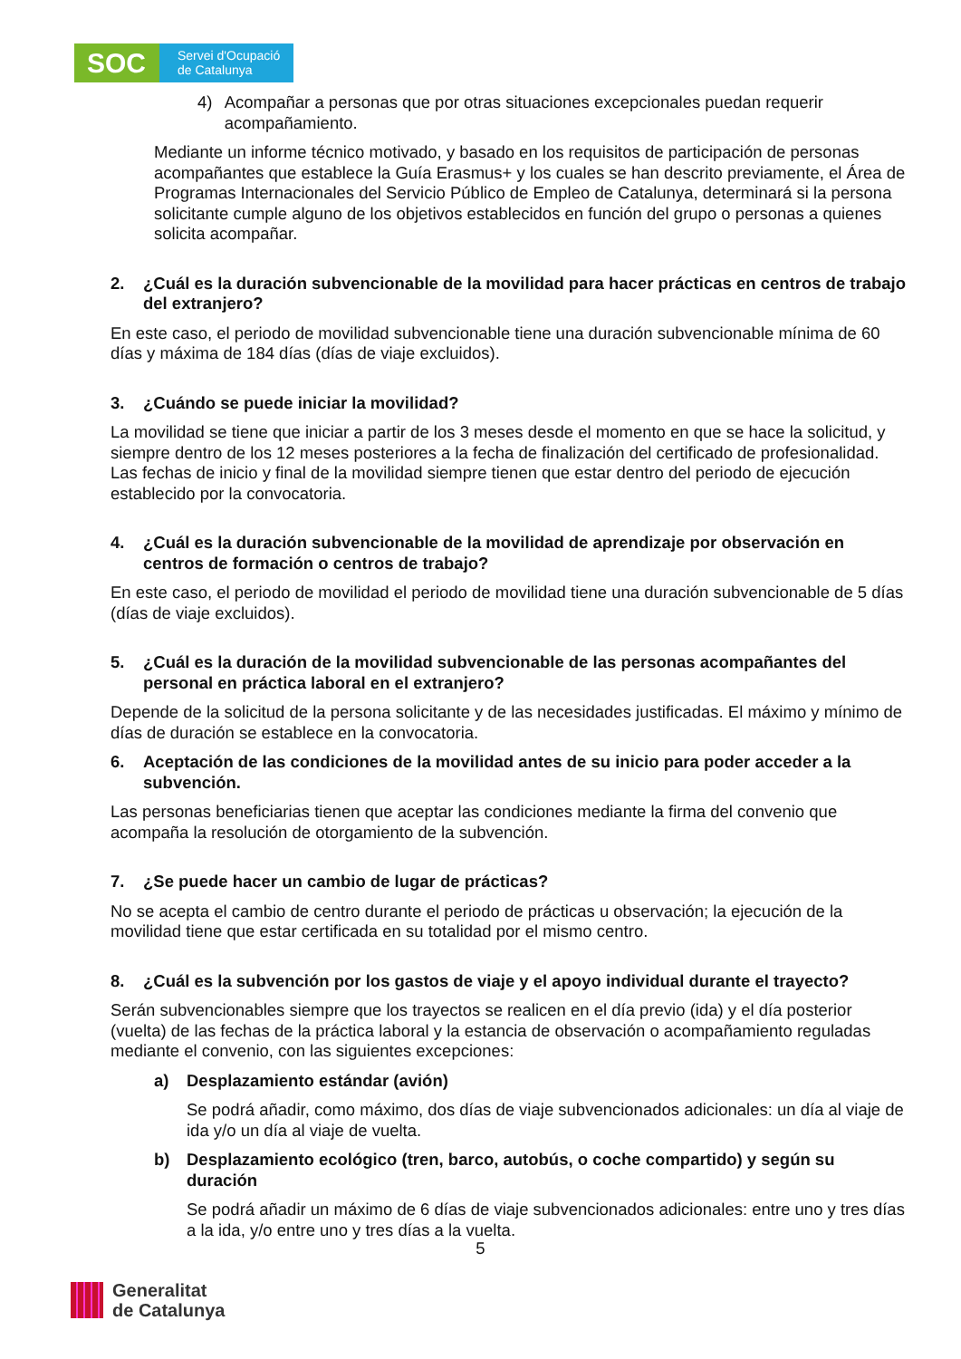SOC
Servei d'Ocupació
de Catalunya
4) Acompañar a personas que por otras situaciones excepcionales puedan requerir acompañamiento.
Mediante un informe técnico motivado, y basado en los requisitos de participación de personas acompañantes que establece la Guía Erasmus+ y los cuales se han descrito previamente, el Área de Programas Internacionales del Servicio Público de Empleo de Catalunya, determinará si la persona solicitante cumple alguno de los objetivos establecidos en función del grupo o personas a quienes solicita acompañar.
2. ¿Cuál es la duración subvencionable de la movilidad para hacer prácticas en centros de trabajo del extranjero?
En este caso, el periodo de movilidad subvencionable tiene una duración subvencionable mínima de 60 días y máxima de 184 días (días de viaje excluidos).
3. ¿Cuándo se puede iniciar la movilidad?
La movilidad se tiene que iniciar a partir de los 3 meses desde el momento en que se hace la solicitud, y siempre dentro de los 12 meses posteriores a la fecha de finalización del certificado de profesionalidad. Las fechas de inicio y final de la movilidad siempre tienen que estar dentro del periodo de ejecución establecido por la convocatoria.
4. ¿Cuál es la duración subvencionable de la movilidad de aprendizaje por observación en centros de formación o centros de trabajo?
En este caso, el periodo de movilidad el periodo de movilidad tiene una duración subvencionable de 5 días (días de viaje excluidos).
5. ¿Cuál es la duración de la movilidad subvencionable de las personas acompañantes del personal en práctica laboral en el extranjero?
Depende de la solicitud de la persona solicitante y de las necesidades justificadas. El máximo y mínimo de días de duración se establece en la convocatoria.
6. Aceptación de las condiciones de la movilidad antes de su inicio para poder acceder a la subvención.
Las personas beneficiarias tienen que aceptar las condiciones mediante la firma del convenio que acompaña la resolución de otorgamiento de la subvención.
7. ¿Se puede hacer un cambio de lugar de prácticas?
No se acepta el cambio de centro durante el periodo de prácticas u observación; la ejecución de la movilidad tiene que estar certificada en su totalidad por el mismo centro.
8. ¿Cuál es la subvención por los gastos de viaje y el apoyo individual durante el trayecto?
Serán subvencionables siempre que los trayectos se realicen en el día previo (ida) y el día posterior (vuelta) de las fechas de la práctica laboral y la estancia de observación o acompañamiento reguladas mediante el convenio, con las siguientes excepciones:
a) Desplazamiento estándar (avión)
Se podrá añadir, como máximo, dos días de viaje subvencionados adicionales: un día al viaje de ida y/o un día al viaje de vuelta.
b) Desplazamiento ecológico (tren, barco, autobús, o coche compartido) y según su duración
Se podrá añadir un máximo de 6 días de viaje subvencionados adicionales: entre uno y tres días a la ida, y/o entre uno y tres días a la vuelta.
5
Generalitat
de Catalunya